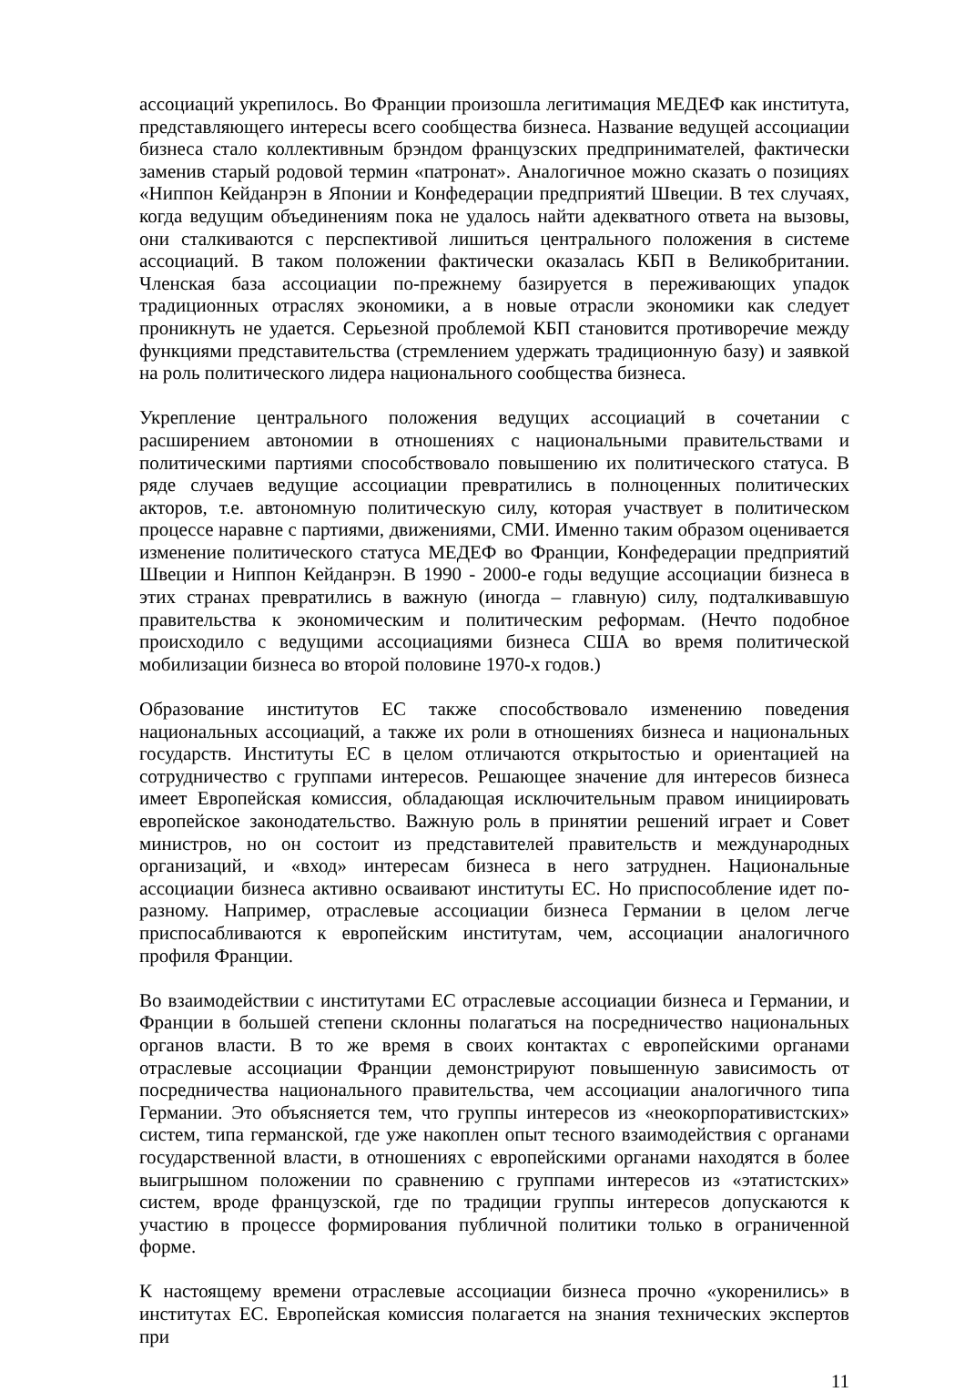ассоциаций укрепилось. Во Франции произошла легитимация МЕДЕФ как института, представляющего интересы всего сообщества бизнеса. Название ведущей ассоциации бизнеса стало коллективным брэндом французских предпринимателей, фактически заменив старый родовой термин «патронат». Аналогичное можно сказать о позициях «Ниппон Кейданрэн в Японии и Конфедерации предприятий Швеции. В тех случаях, когда ведущим объединениям пока не удалось найти адекватного ответа на вызовы, они сталкиваются с перспективой лишиться центрального положения в системе ассоциаций. В таком положении фактически оказалась КБП в Великобритании. Членская база ассоциации по-прежнему базируется в переживающих упадок традиционных отраслях экономики, а в новые отрасли экономики как следует проникнуть не удается. Серьезной проблемой КБП становится противоречие между функциями представительства (стремлением удержать традиционную базу) и заявкой на роль политического лидера национального сообщества бизнеса.
Укрепление центрального положения ведущих ассоциаций в сочетании с расширением автономии в отношениях с национальными правительствами и политическими партиями способствовало повышению их политического статуса. В ряде случаев ведущие ассоциации превратились в полноценных политических акторов, т.е. автономную политическую силу, которая участвует в политическом процессе наравне с партиями, движениями, СМИ. Именно таким образом оценивается изменение политического статуса МЕДЕФ во Франции, Конфедерации предприятий Швеции и Ниппон Кейданрэн. В 1990 - 2000-е годы ведущие ассоциации бизнеса в этих странах превратились в важную (иногда – главную) силу, подталкивавшую правительства к экономическим и политическим реформам. (Нечто подобное происходило с ведущими ассоциациями бизнеса США во время политической мобилизации бизнеса во второй половине 1970-х годов.)
Образование институтов ЕС также способствовало изменению поведения национальных ассоциаций, а также их роли в отношениях бизнеса и национальных государств. Институты ЕС в целом отличаются открытостью и ориентацией на сотрудничество с группами интересов. Решающее значение для интересов бизнеса имеет Европейская комиссия, обладающая исключительным правом инициировать европейское законодательство. Важную роль в принятии решений играет и Совет министров, но он состоит из представителей правительств и международных организаций, и «вход» интересам бизнеса в него затруднен. Национальные ассоциации бизнеса активно осваивают институты ЕС. Но приспособление идет по-разному. Например, отраслевые ассоциации бизнеса Германии в целом легче приспосабливаются к европейским институтам, чем, ассоциации аналогичного профиля Франции.
Во взаимодействии с институтами ЕС отраслевые ассоциации бизнеса и Германии, и Франции в большей степени склонны полагаться на посредничество национальных органов власти. В то же время в своих контактах с европейскими органами отраслевые ассоциации Франции демонстрируют повышенную зависимость от посредничества национального правительства, чем ассоциации аналогичного типа Германии. Это объясняется тем, что группы интересов из «неокорпоративистских» систем, типа германской, где уже накоплен опыт тесного взаимодействия с органами государственной власти, в отношениях с европейскими органами находятся в более выигрышном положении по сравнению с группами интересов из «этатистских» систем, вроде французской, где по традиции группы интересов допускаются к участию в процессе формирования публичной политики только в ограниченной форме.
К настоящему времени отраслевые ассоциации бизнеса прочно «укоренились» в институтах ЕС. Европейская комиссия полагается на знания технических экспертов при
11